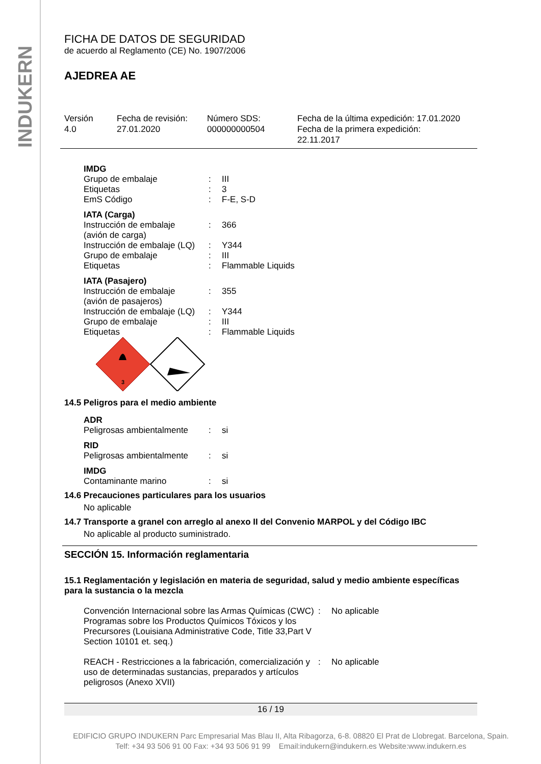INDUKERN
FICHA DE DATOS DE SEGURIDAD
de acuerdo al Reglamento (CE) No. 1907/2006
AJEDREA AE
Versión
4.0
Fecha de revisión:
27.01.2020
Número SDS:
000000000504
Fecha de la última expedición: 17.01.2020
Fecha de la primera expedición:
22.11.2017
| IMDG | | |
| Grupo de embalaje | : | III |
| Etiquetas | : | 3 |
| EmS Código | : | F-E, S-D |
| IATA (Carga) | | |
| Instrucción de embalaje (avión de carga) | : | 366 |
| Instrucción de embalaje (LQ) | : | Y344 |
| Grupo de embalaje | : | III |
| Etiquetas | : | Flammable Liquids |
| IATA (Pasajero) | | |
| Instrucción de embalaje (avión de pasajeros) | : | 355 |
| Instrucción de embalaje (LQ) | : | Y344 |
| Grupo de embalaje | : | III |
| Etiquetas | : | Flammable Liquids |
3
14.5 Peligros para el medio ambiente
| ADR | | |
| Peligrosas ambientalmente | : | si |
| RID | | |
| Peligrosas ambientalmente | : | si |
| IMDG | | |
| Contaminante marino | : | si |
14.6 Precauciones particulares para los usuarios
No aplicable
14.7 Transporte a granel con arreglo al anexo II del Convenio MARPOL y del Código IBC
No aplicable al producto suministrado.
SECCIÓN 15. Información reglamentaria
15.1 Reglamentación y legislación en materia de seguridad, salud y medio ambiente específicas para la sustancia o la mezcla
| Convención Internacional sobre las Armas Químicas (CWC) Programas sobre los Productos Químicos Tóxicos y los Precursores (Louisiana Administrative Code, Title 33,Part V Section 10101 et. seq.) | : | No aplicable |
| REACH - Restricciones a la fabricación, comercialización y uso de determinadas sustancias, preparados y artículos peligrosos (Anexo XVII) | : | No aplicable |
16 / 19
EDIFICIO GRUPO INDUKERN Parc Empresarial Mas Blau II, Alta Ribagorza, 6-8. 08820 El Prat de Llobregat. Barcelona, Spain.
Telf: +34 93 506 91 00 Fax: +34 93 506 91 99 Email:indukern@indukern.es Website:www.indukern.es